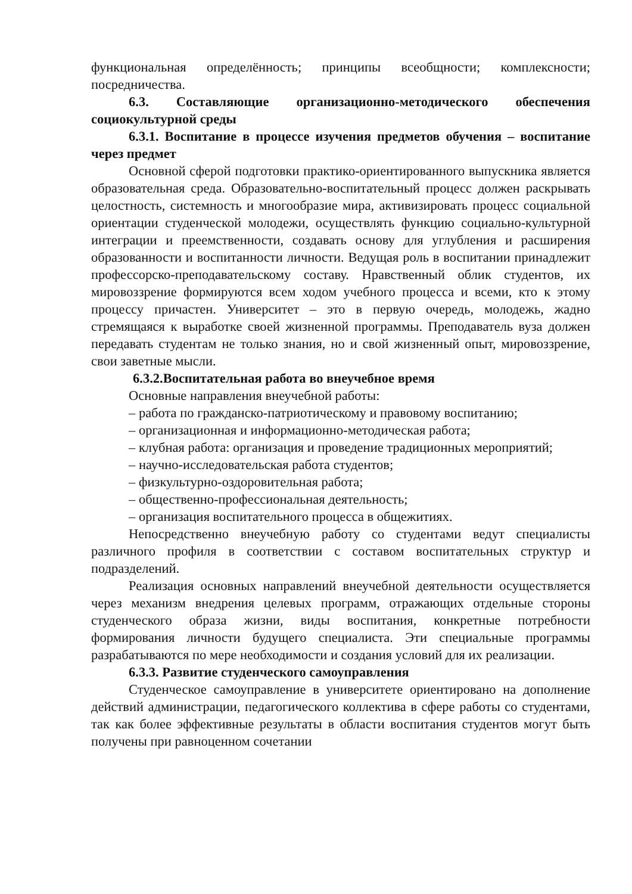функциональная определённость; принципы всеобщности; комплексности; посредничества.
6.3. Составляющие организационно-методического обеспечения социокультурной среды
6.3.1. Воспитание в процессе изучения предметов обучения – воспитание через предмет
Основной сферой подготовки практико-ориентированного выпускника является образовательная среда. Образовательно-воспитательный процесс должен раскрывать целостность, системность и многообразие мира, активизировать процесс социальной ориентации студенческой молодежи, осуществлять функцию социально-культурной интеграции и преемственности, создавать основу для углубления и расширения образованности и воспитанности личности. Ведущая роль в воспитании принадлежит профессорско-преподавательскому составу. Нравственный облик студентов, их мировоззрение формируются всем ходом учебного процесса и всеми, кто к этому процессу причастен. Университет – это в первую очередь, молодежь, жадно стремящаяся к выработке своей жизненной программы. Преподаватель вуза должен передавать студентам не только знания, но и свой жизненный опыт, мировоззрение, свои заветные мысли.
6.3.2.Воспитательная работа во внеучебное время
Основные направления внеучебной работы:
– работа по гражданско-патриотическому и правовому воспитанию;
– организационная и информационно-методическая работа;
– клубная работа: организация и проведение традиционных мероприятий;
– научно-исследовательская работа студентов;
– физкультурно-оздоровительная работа;
– общественно-профессиональная деятельность;
– организация воспитательного процесса в общежитиях.
Непосредственно внеучебную работу со студентами ведут специалисты различного профиля в соответствии с составом воспитательных структур и подразделений.
Реализация основных направлений внеучебной деятельности осуществляется через механизм внедрения целевых программ, отражающих отдельные стороны студенческого образа жизни, виды воспитания, конкретные потребности формирования личности будущего специалиста. Эти специальные программы разрабатываются по мере необходимости и создания условий для их реализации.
6.3.3. Развитие студенческого самоуправления
Студенческое самоуправление в университете ориентировано на дополнение действий администрации, педагогического коллектива в сфере работы со студентами, так как более эффективные результаты в области воспитания студентов могут быть получены при равноценном сочетании